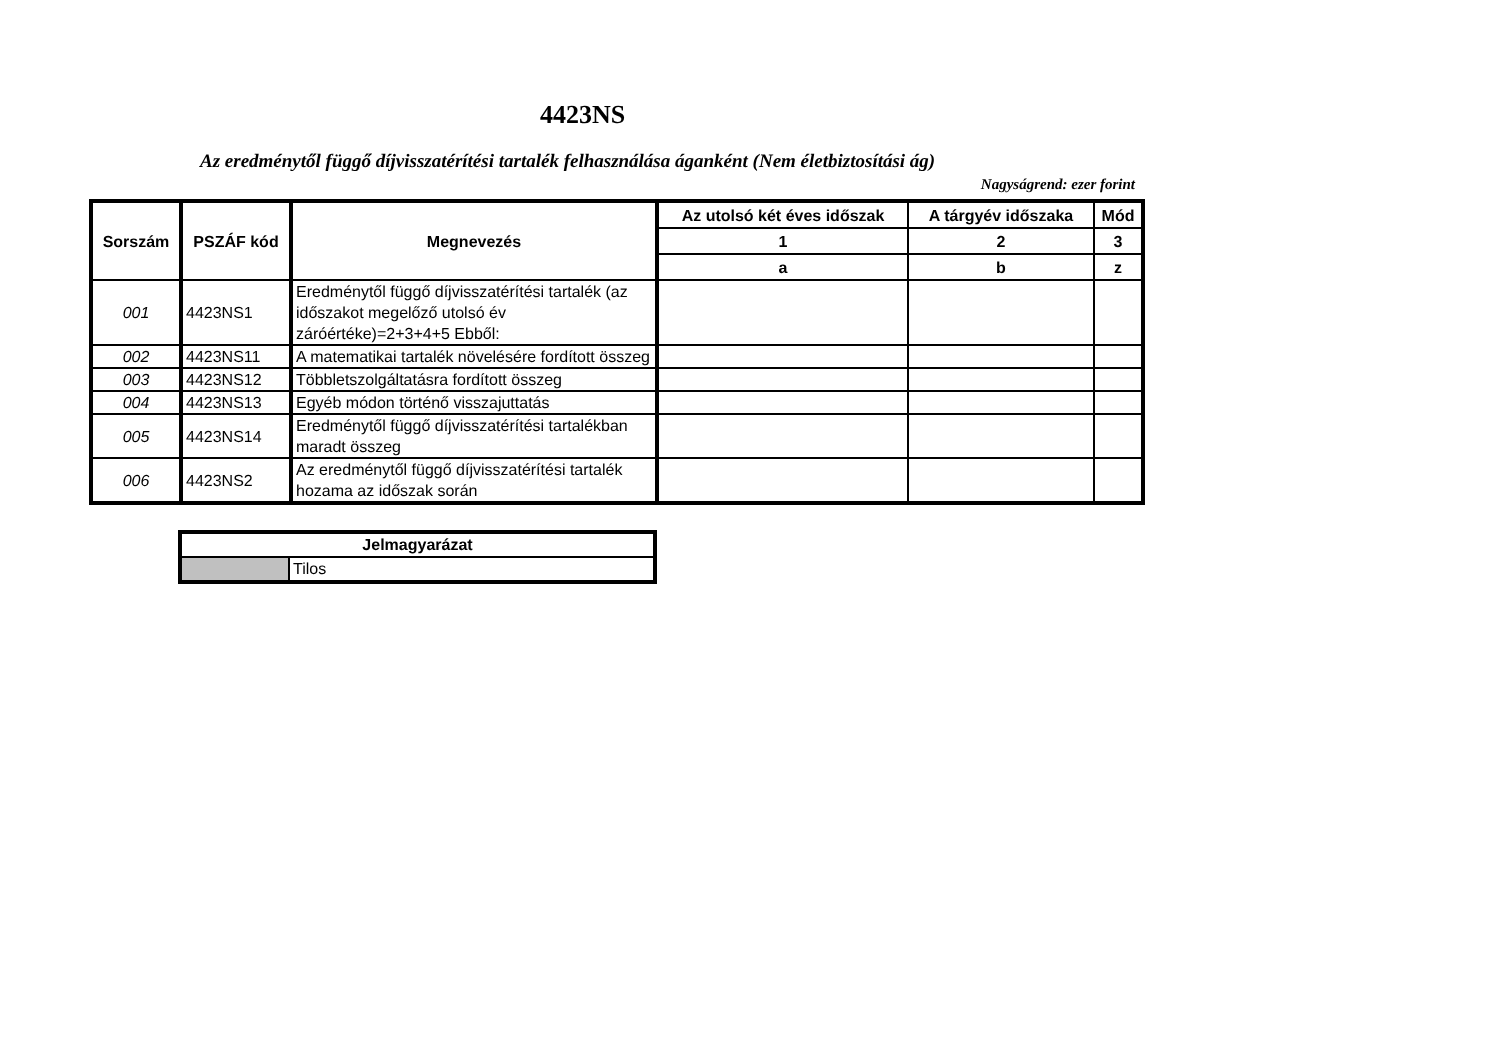4423NS
Az eredménytől függő díjvisszatérítési tartalék felhasználása áganként (Nem életbiztosítási ág)
Nagyságrend: ezer forint
| Sorszám | PSZÁF kód | Megnevezés | Az utolsó két éves időszak | A tárgyév időszaka | Mód |
| --- | --- | --- | --- | --- | --- |
| | | | 1 | 2 | 3 |
| | | | a | b | z |
| 001 | 4423NS1 | Eredménytől függő díjvisszatérítési tartalék (az időszakot megelőző utolsó év záróértéke)=2+3+4+5 Ebből: | | | |
| 002 | 4423NS11 | A matematikai tartalék növelésére fordított összeg | | | |
| 003 | 4423NS12 | Többletszolgáltatásra fordított összeg | | | |
| 004 | 4423NS13 | Egyéb módon történő visszajuttatás | | | |
| 005 | 4423NS14 | Eredménytől függő díjvisszatérítési tartalékban maradt összeg | | | |
| 006 | 4423NS2 | Az eredménytől függő díjvisszatérítési tartalék hozama az időszak során | | | |
| Jelmagyarázat | |
| --- | --- |
| | Tilos |